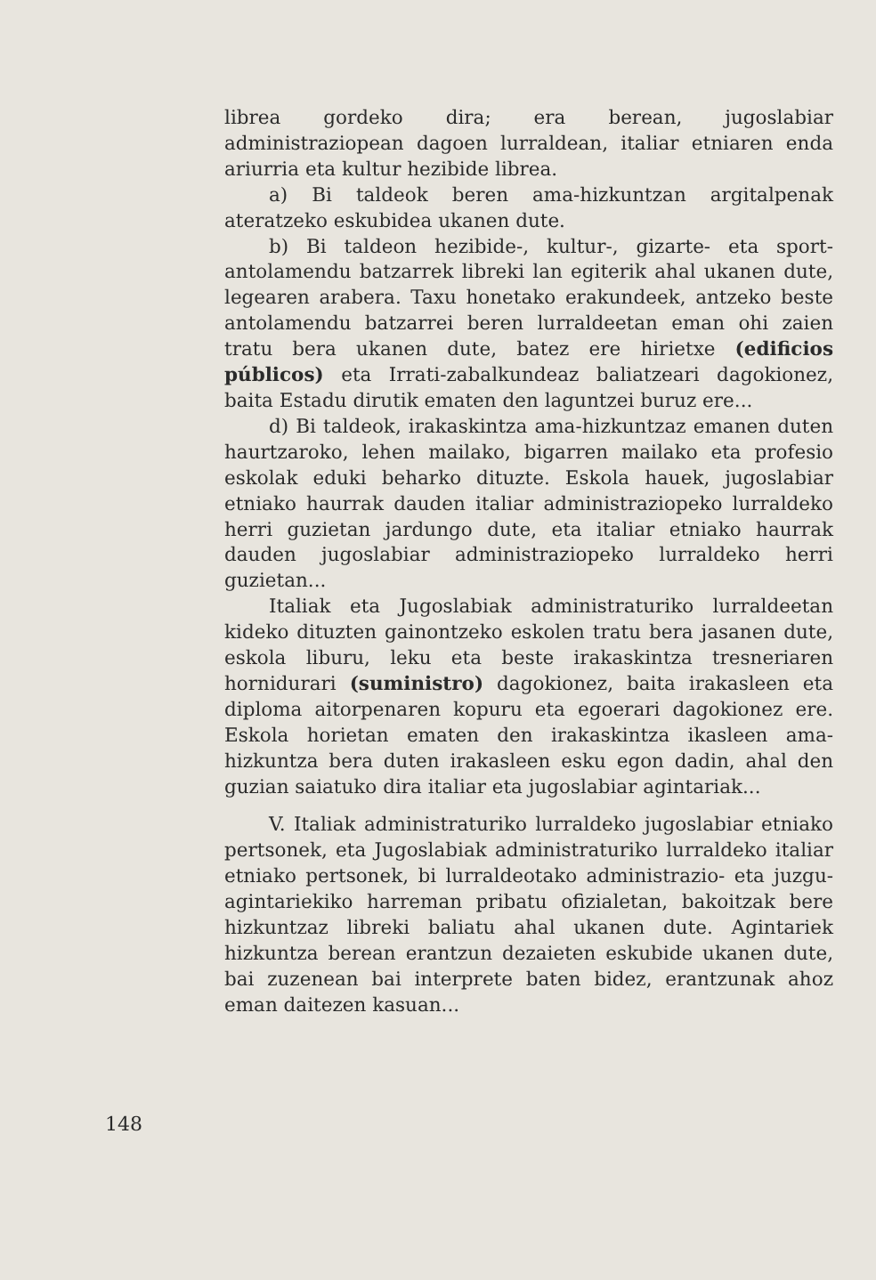librea gordeko dira; era berean, jugoslabiar administraziopean dagoen lurraldean, italiar etniaren enda ariurria eta kultur hezibide librea.
a) Bi taldeok beren ama-hizkuntzan argitalpenak ateratzeko eskubidea ukanen dute.
b) Bi taldeon hezibide-, kultur-, gizarte- eta sport-antolamendu batzarrek libreki lan egiterik ahal ukanen dute, legearen arabera. Taxu honetako erakundeek, antzeko beste antolamendu batzarrei beren lurraldeetan eman ohi zaien tratu bera ukanen dute, batez ere hirietxe (edificios públicos) eta Irrati-zabalkundeaz baliatzeari dagokionez, baita Estadu dirutik ematen den laguntzei buruz ere...
d) Bi taldeok, irakaskintza ama-hizkuntzaz emanen duten haurtzaroko, lehen mailako, bigarren mailako eta profesio eskolak eduki beharko dituzte. Eskola hauek, jugoslabiar etniako haurrak dauden italiar administraziopeko lurraldeko herri guzietan jardungo dute, eta italiar etniako haurrak dauden jugoslabiar administraziopeko lurraldeko herri guzietan...
Italiak eta Jugoslabiak administraturiko lurraldeetan kideko dituzten gainontzeko eskolen tratu bera jasanen dute, eskola liburu, leku eta beste irakaskintza tresneriaren hornidurari (suministro) dagokionez, baita irakasleen eta diploma aitorpenaren kopuru eta egoerari dagokionez ere. Eskola horietan ematen den irakaskintza ikasleen ama-hizkuntza bera duten irakasleen esku egon dadin, ahal den guzian saiatuko dira italiar eta jugoslabiar agintariak...
V. Italiak administraturiko lurraldeko jugoslabiar etniako pertsonek, eta Jugoslabiak administraturiko lurraldeko italiar etniako pertsonek, bi lurraldeotako administrazio- eta juzgu-agintariekiko harreman pribatu ofizialetan, bakoitzak bere hizkuntzaz libreki baliatu ahal ukanen dute. Agintariek hizkuntza berean erantzun dezaieten eskubide ukanen dute, bai zuzenean bai interprete baten bidez, erantzunak ahoz eman daitezen kasuan...
148